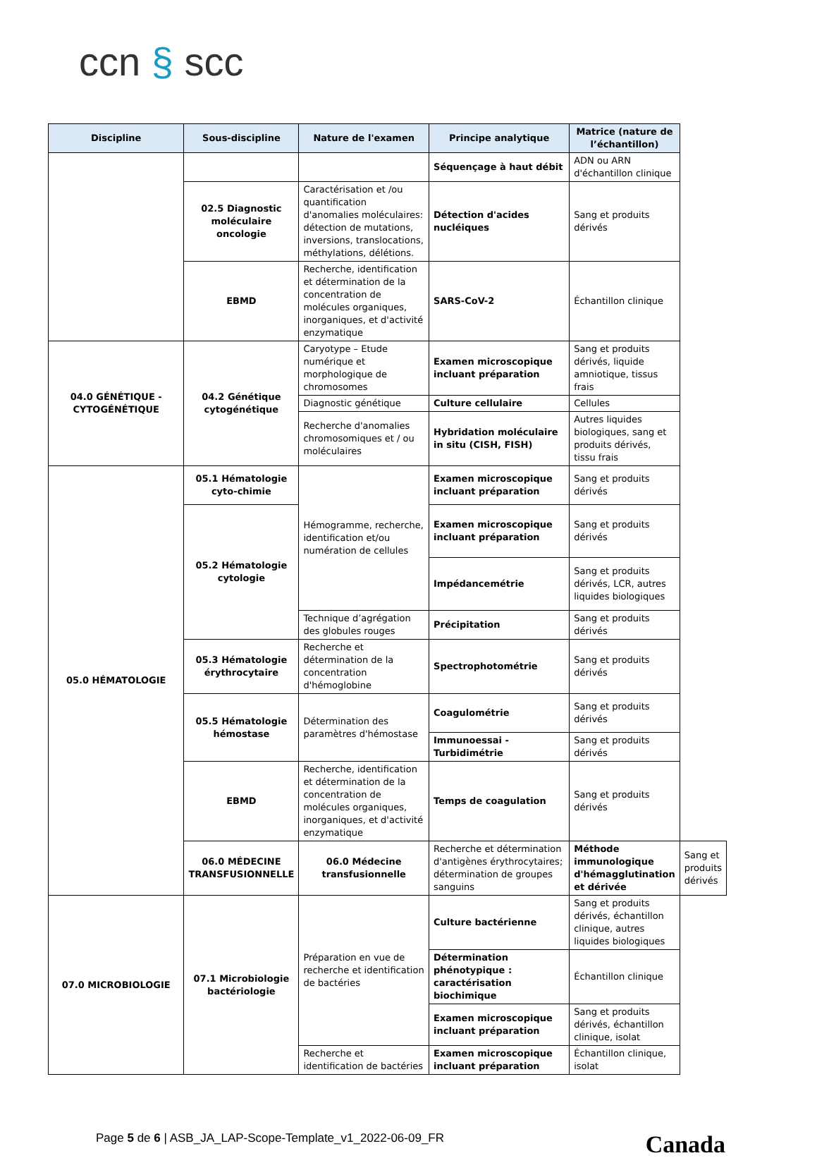ccn § scc
| Discipline | Sous-discipline | Nature de l'examen | Principe analytique | Matrice (nature de l’échantillon) | |
| --- | --- | --- | --- | --- | --- |
| | | | Séquençage à haut débit | ADN ou ARN d'échantillon clinique | |
| | 02.5 Diagnostic moléculaire oncologie | Caractérisation et /ou quantification d'anomalies moléculaires: détection de mutations, inversions, translocations, méthylations, délétions. | Détection d'acides nucléiques | Sang et produits dérivés | |
| | EBMD | Recherche, identification et détermination de la concentration de molécules organiques, inorganiques, et d'activité enzymatique | SARS-CoV-2 | Échantillon clinique | |
| 04.0 GÉNÉTIQUE - CYTOGÉNÉTIQUE | 04.2 Génétique cytogénétique | Caryotype – Etude numérique et morphologique de chromosomes | Examen microscopique incluant préparation | Sang et produits dérivés, liquide amniotique, tissus frais | |
| | | Diagnostic génétique | Culture cellulaire | Cellules | |
| | | Recherche d'anomalies chromosomiques et / ou moléculaires | Hybridation moléculaire in situ (CISH, FISH) | Autres liquides biologiques, sang et produits dérivés, tissu frais | |
| 05.0 HÉMATOLOGIE | 05.1 Hématologie cyto-chimie | Hémogramme, recherche, identification et/ou numération de cellules | Examen microscopique incluant préparation | Sang et produits dérivés | |
| | 05.2 Hématologie cytologie | | Examen microscopique incluant préparation | Sang et produits dérivés | |
| | | | Impédancemétrie | Sang et produits dérivés, LCR, autres liquides biologiques | |
| | | Technique d’agrégation des globules rouges | Précipitation | Sang et produits dérivés | |
| | 05.3 Hématologie érythrocytaire | Recherche et détermination de la concentration d'hémoglobine | Spectrophotométrie | Sang et produits dérivés | |
| | 05.5 Hématologie hémostase | Détermination des paramètres d'hémostase | Coagulométrie | Sang et produits dérivés | |
| | | | Immunoessai - Turbidimétrie | Sang et produits dérivés | |
| | EBMD | Recherche, identification et détermination de la concentration de molécules organiques, inorganiques, et d'activité enzymatique | Temps de coagulation | Sang et produits dérivés | |
| | 06.0 MÉDECINE TRANSFUSIONNELLE | 06.0 Médecine transfusionnelle | Recherche et détermination d'antigènes érythrocytaires; détermination de groupes sanguins | Méthode immunologique d'hémagglutination et dérivée | Sang et produits dérivés |
| 07.0 MICROBIOLOGIE | 07.1 Microbiologie bactériologie | Préparation en vue de recherche et identification de bactéries | Culture bactérienne | Sang et produits dérivés, échantillon clinique, autres liquides biologiques | |
| | | | Détermination phénotypique : caractérisation biochimique | Échantillon clinique | |
| | | | Examen microscopique incluant préparation | Sang et produits dérivés, échantillon clinique, isolat | |
| | | Recherche et identification de bactéries | Examen microscopique incluant préparation | Échantillon clinique, isolat | |
Page 5 de 6 | ASB_JA_LAP-Scope-Template_v1_2022-06-09_FR
Canada